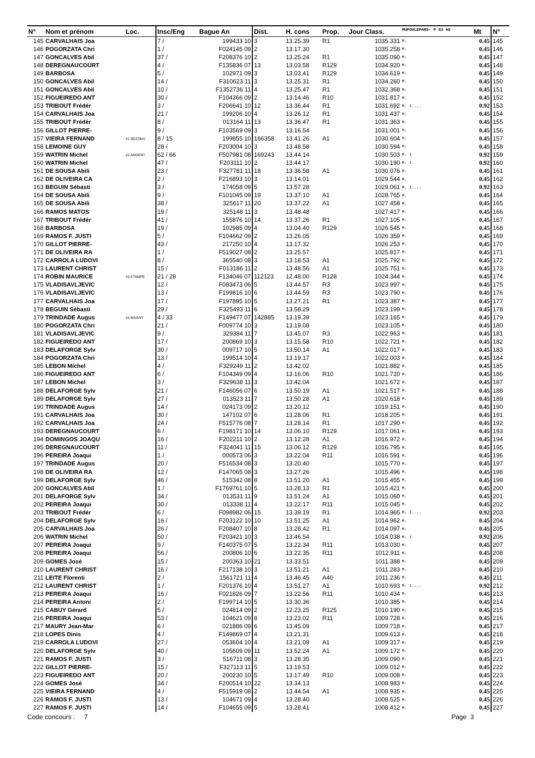| N° | Nom et prénom | Loc. | Insc/Eng | Bague An | Dist. | H. cons | Prop. | Jour Class. | MUPOULEPAR5- P S3 AS | Mt | N° |
| --- | --- | --- | --- | --- | --- | --- | --- | --- | --- | --- | --- |
| 145 | CARVALHAIS Joa | | 7 / | 199433 10 | 3 | 13.25.39 | R1 | 1035.331 | M. | 0.45 | 145 |
| 146 | POGORZATA Chri | | 1 / | F024145 09 | 2 | 13.17.30 | | 1035.258 | M. | 0.45 | 146 |
| 147 | GONCALVES Abil | | 37 / | F208376 10 | 2 | 13.25.24 | R1 | 1035.090 | M. | 0.45 | 147 |
| 148 | DEREGNAUCOURT | | 4 / | F135836 07 | 13 | 13.03.58 | R129 | 1034.920 | M. | 0.45 | 148 |
| 149 | BARBOSA | | 5 / | 102971 09 | 3 | 13.03.41 | R129 | 1034.619 | M. | 0.45 | 149 |
| 150 | GONCALVES Abil | | 14 / | F310623 11 | 3 | 13.25.31 | R1 | 1034.260 | M. | 0.45 | 150 |
| 151 | GONCALVES Abil | | 10 / | F1352736 11 | 4 | 13.25.47 | R1 | 1032.368 | M. | 0.45 | 151 |
| 152 | FIGUEIREDO ANT | | 30 / | F104366 09 | 2 | 13.14.46 | R10 | 1031.817 | M. | 0.45 | 152 |
| 153 | TRIBOUT Frédér | | 3 / | F206641 10 | 12 | 13.36.44 | R1 | 1031.692 | M. 1.... | 0.92 | 153 |
| 154 | CARVALHAIS Joa | | 21 / | 199206 10 | 4 | 13.26.12 | R1 | 1031.437 | M. | 0.45 | 154 |
| 155 | TRIBOUT Frédér | | 8 / | 013164 11 | 13 | 13.36.47 | R1 | 1031.363 | M. | 0.45 | 155 |
| 156 | GILLOT PIERRE- | | 9 / | F103569 09 | 3 | 13.16.54 | | 1031.001 | M. | 0.45 | 156 |
| 157 | VIEIRA FERNAND | 41 BEZONS | 8 / 15 | 199855 10 | 166358 | 13.41.26 | A1 | 1030.604 | M. | 0.45 | 157 |
| 158 | LEMOINE GUY | | 28 / | F203004 10 | 3 | 13.48.58 | | 1030.594 | M. | 0.45 | 158 |
| 159 | WATRIN Michel | 42 ARGENT | 62 / 66 | F507981 08 | 169243 | 13.44.14 | | 1030.503 | M. 1 | 0.92 | 159 |
| 160 | WATRIN Michel | | 47 / | F203111 10 | 2 | 13.44.17 | | 1030.190 | M. 1 | 0.92 | 160 |
| 161 | DE SOUSA Abili | | 23 / | F327781 11 | 18 | 13.36.58 | A1 | 1030.076 | M. | 0.45 | 161 |
| 162 | DE OLIVEIRA CA | | 2 / | F216893 10 | 3 | 13.14.01 | | 1029.544 | M. | 0.45 | 162 |
| 163 | BEGUIN Sébasti | | 3 / | 174058 09 | 5 | 13.57.28 | | 1029.061 | M. 1.... | 0.92 | 163 |
| 164 | DE SOUSA Abili | | 9 / | F101045 09 | 19 | 13.37.10 | A1 | 1028.765 | M. | 0.45 | 164 |
| 165 | DE SOUSA Abili | | 38 / | 325617 11 | 20 | 13.37.22 | A1 | 1027.458 | M. | 0.45 | 165 |
| 166 | RAMOS MATOS | | 19 / | 325148 11 | 3 | 13.48.48 | | 1027.417 | M. | 0.45 | 166 |
| 167 | TRIBOUT Frédér | | 41 / | 155876 10 | 14 | 13.37.26 | R1 | 1027.105 | M. | 0.45 | 167 |
| 168 | BARBOSA | | 19 / | 102985 09 | 4 | 13.04.40 | R129 | 1026.545 | M. | 0.45 | 168 |
| 169 | RAMOS F. JUSTI | | 5 / | F104662 09 | 2 | 13.26.05 | | 1026.359 | M. | 0.45 | 169 |
| 170 | GILLOT PIERRE- | | 43 / | 217250 10 | 4 | 13.17.32 | | 1026.253 | M. | 0.45 | 170 |
| 171 | DE OLIVEIRA RA | | 1 / | F519027 08 | 2 | 13.25.57 | | 1025.817 | M. | 0.45 | 171 |
| 172 | CARROLA LUDOVI | | 8 / | 365540 08 | 3 | 13.18.53 | A1 | 1025.792 | M. | 0.45 | 172 |
| 173 | LAURENT CHRIST | | 15 / | F013186 11 | 2 | 13.48.56 | A1 | 1025.751 | M. | 0.45 | 173 |
| 174 | ROBIN MAURICE | 43 ETAMPE | 21 / 28 | F134046 07 | 112123 | 12.48.00 | R128 | 1024.344 | M. | 0.45 | 174 |
| 175 | VLADISAVLJEVIC | | 12 / | F083473 06 | 5 | 13.44.57 | R3 | 1023.997 | M. | 0.45 | 175 |
| 176 | VLADISAVLJEVIC | | 13 / | F199816 10 | 6 | 13.44.59 | R3 | 1023.790 | M. | 0.45 | 176 |
| 177 | CARVALHAIS Joa | | 17 / | F197895 10 | 5 | 13.27.21 | R1 | 1023.387 | M. | 0.45 | 177 |
| 178 | BEGUIN Sébasti | | 29 / | F325493 11 | 6 | 13.58.29 | | 1023.199 | M. | 0.45 | 178 |
| 179 | TRINDADE Augus | 44 MAGNY | 4 / 33 | F149477 07 | 142885 | 13.19.39 | | 1023.165 | M. | 0.45 | 179 |
| 180 | POGORZATA Chri | | 21 / | F009774 10 | 3 | 13.19.08 | | 1023.105 | M. | 0.45 | 180 |
| 181 | VLADISAVLJEVIC | | 9 / | 329384 11 | 7 | 13.45.07 | R3 | 1022.963 | M. | 0.45 | 181 |
| 182 | FIGUEIREDO ANT | | 17 / | 200869 10 | 3 | 13.15.58 | R10 | 1022.721 | M. | 0.45 | 182 |
| 183 | DELAFORGE Sylv | | 30 / | 009717 10 | 5 | 13.50.14 | A1 | 1022.017 | M. | 0.45 | 183 |
| 184 | POGORZATA Chri | | 13 / | 199514 10 | 4 | 13.19.17 | | 1022.003 | M. | 0.45 | 184 |
| 185 | LEBON Michel | | 4 / | F329249 11 | 2 | 13.42.02 | | 1021.882 | M. | 0.45 | 185 |
| 186 | FIGUEIREDO ANT | | 6 / | F104349 09 | 4 | 13.16.06 | R10 | 1021.720 | M. | 0.45 | 186 |
| 187 | LEBON Michel | | 3 / | F329638 11 | 3 | 13.42.04 | | 1021.672 | M. | 0.45 | 187 |
| 188 | DELAFORGE Sylv | | 21 / | F146056 07 | 6 | 13.50.19 | A1 | 1021.517 | M. | 0.45 | 188 |
| 189 | DELAFORGE Sylv | | 27 / | 013523 11 | 7 | 13.50.28 | A1 | 1020.618 | M. | 0.45 | 189 |
| 190 | TRINDADE Augus | | 14 / | 024173 09 | 2 | 13.20.12 | | 1019.151 | M. | 0.45 | 190 |
| 191 | CARVALHAIS Joa | | 30 / | 147102 07 | 6 | 13.28.06 | R1 | 1018.205 | M. | 0.45 | 191 |
| 192 | CARVALHAIS Joa | | 24 / | F515776 08 | 7 | 13.28.14 | R1 | 1017.290 | M. | 0.45 | 192 |
| 193 | DEREGNAUCOURT | | 6 / | F198171 10 | 14 | 13.06.10 | R129 | 1017.061 | M. | 0.45 | 193 |
| 194 | DOMINGOS JOAQU | | 16 / | F202211 10 | 2 | 13.12.28 | A1 | 1016.972 | M. | 0.45 | 194 |
| 195 | DEREGNAUCOURT | | 11 / | F324041 11 | 15 | 13.06.12 | R129 | 1016.795 | M. | 0.45 | 195 |
| 196 | PEREIRA Joaqui | | 1 / | 000573 06 | 3 | 13.22.04 | R11 | 1016.591 | M. | 0.45 | 196 |
| 197 | TRINDADE Augus | | 20 / | F516534 08 | 3 | 13.20.40 | | 1015.770 | M. | 0.45 | 197 |
| 198 | DE OLIVEIRA RA | | 12 / | F147065 08 | 3 | 13.27.26 | | 1015.496 | M. | 0.45 | 198 |
| 199 | DELAFORGE Sylv | | 46 / | 515342 08 | 8 | 13.51.20 | A1 | 1015.455 | M. | 0.45 | 199 |
| 200 | GONCALVES Abil | | 1 / | F1769761 10 | 5 | 13.28.13 | R1 | 1015.421 | M. | 0.45 | 200 |
| 201 | DELAFORGE Sylv | | 34 / | 013531 11 | 9 | 13.51.24 | A1 | 1015.060 | M. | 0.45 | 201 |
| 202 | PEREIRA Joaqui | | 30 / | 013338 11 | 4 | 13.22.17 | R11 | 1015.045 | M. | 0.45 | 202 |
| 203 | TRIBOUT Frédér | | 6 / | F098982 06 | 15 | 13.39.19 | R1 | 1014.965 | M. 1.... | 0.92 | 203 |
| 204 | DELAFORGE Sylv | | 16 / | F203122 10 | 10 | 13.51.25 | A1 | 1014.962 | M. | 0.45 | 204 |
| 205 | CARVALHAIS Joa | | 26 / | F208407 10 | 8 | 13.28.42 | R1 | 1014.097 | M. | 0.45 | 205 |
| 206 | WATRIN Michel | | 50 / | F203421 10 | 3 | 13.46.54 | | 1014.038 | M. 1 | 0.92 | 206 |
| 207 | PEREIRA Joaqui | | 9 / | F140375 07 | 5 | 13.22.34 | R11 | 1013.030 | M. | 0.45 | 207 |
| 208 | PEREIRA Joaqui | | 56 / | 200806 10 | 6 | 13.22.35 | R11 | 1012.911 | M. | 0.45 | 208 |
| 209 | GOMES José | | 15 / | 200363 10 | 21 | 13.33.51 | | 1011.388 | M. | 0.45 | 209 |
| 210 | LAURENT CHRIST | | 16 / | F217138 10 | 3 | 13.51.21 | A1 | 1011.283 | M. | 0.45 | 210 |
| 211 | LEITE Florenti | | 2 / | 1561721 11 | 4 | 13.46.45 | A40 | 1011.236 | M. | 0.45 | 211 |
| 212 | LAURENT CHRIST | | 1 / | F201376 10 | 4 | 13.51.27 | A1 | 1010.693 | M. 1.... | 0.92 | 212 |
| 213 | PEREIRA Joaqui | | 16 / | F021826 09 | 7 | 13.22.56 | R11 | 1010.434 | M. | 0.45 | 213 |
| 214 | PEREIRA Antoni | | 2 / | F199714 10 | 5 | 13.30.36 | | 1010.385 | M. | 0.45 | 214 |
| 215 | CABUY Gérard | | 5 / | 024814 09 | 2 | 12.23.25 | R125 | 1010.190 | M. | 0.45 | 215 |
| 216 | PEREIRA Joaqui | | 53 / | 104621 09 | 8 | 13.23.02 | R11 | 1009.728 | M. | 0.45 | 216 |
| 217 | MAURY Jean-Mar | | 6 / | 021886 09 | 6 | 13.45.09 | | 1009.718 | M. | 0.45 | 217 |
| 218 | LOPES Dinis | | 4 / | F149869 07 | 4 | 13.21.31 | | 1009.613 | M. | 0.45 | 218 |
| 219 | CARROLA LUDOVI | | 27 / | 053604 10 | 4 | 13.21.09 | A1 | 1009.317 | M. | 0.45 | 219 |
| 220 | DELAFORGE Sylv | | 40 / | 105609 09 | 11 | 13.52.24 | A1 | 1009.172 | M. | 0.45 | 220 |
| 221 | RAMOS F. JUSTI | | 3 / | 516711 08 | 3 | 13.28.35 | | 1009.090 | M. | 0.45 | 221 |
| 222 | GILLOT PIERRE- | | 15 / | F327113 11 | 5 | 13.19.53 | | 1009.012 | M. | 0.45 | 222 |
| 223 | FIGUEIREDO ANT | | 20 / | 200230 10 | 5 | 13.17.49 | R10 | 1009.008 | M. | 0.45 | 223 |
| 224 | GOMES José | | 34 / | F200514 10 | 22 | 13.34.13 | | 1008.983 | M. | 0.45 | 224 |
| 225 | VIEIRA FERNAND | | 4 / | F515919 08 | 2 | 13.44.54 | A1 | 1008.935 | M. | 0.45 | 225 |
| 226 | RAMOS F. JUSTI | | 13 / | 104671 09 | 4 | 13.28.40 | | 1008.525 | M. | 0.45 | 226 |
| 227 | RAMOS F. JUSTI | | 14 / | F104655 09 | 5 | 13.28.41 | | 1008.412 | M. | 0.45 | 227 |
Code concours : 7 Page 3